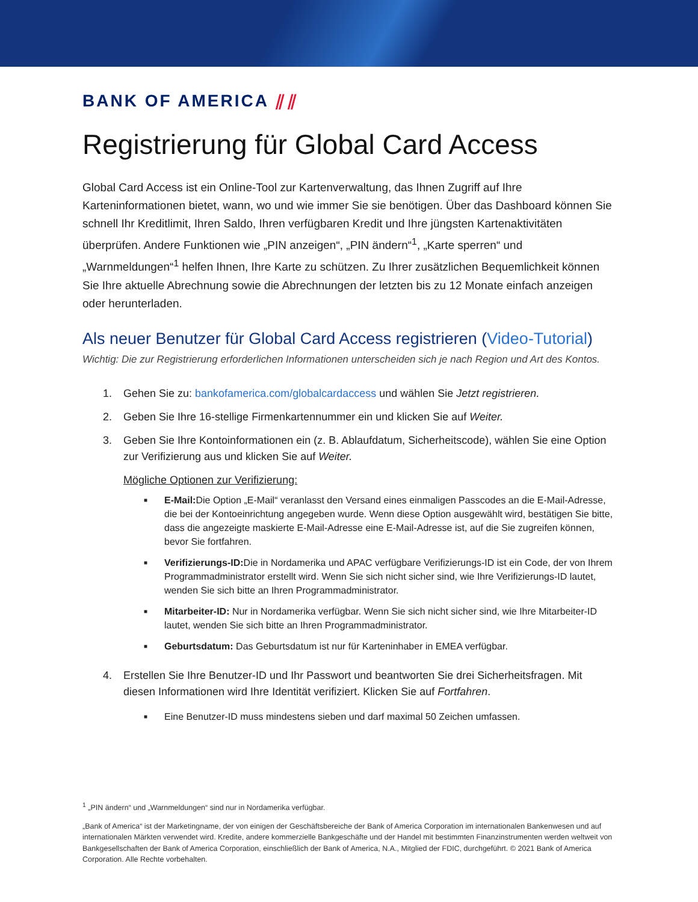BANK OF AMERICA ⫽⫽
Registrierung für Global Card Access
Global Card Access ist ein Online-Tool zur Kartenverwaltung, das Ihnen Zugriff auf Ihre Karteninformationen bietet, wann, wo und wie immer Sie sie benötigen. Über das Dashboard können Sie schnell Ihr Kreditlimit, Ihren Saldo, Ihren verfügbaren Kredit und Ihre jüngsten Kartenaktivitäten überprüfen. Andere Funktionen wie „PIN anzeigen“, „PIN ändern“<sup>1</sup>, „Karte sperren“ und „Warnmeldungen“<sup>1</sup> helfen Ihnen, Ihre Karte zu schützen. Zu Ihrer zusätzlichen Bequemlichkeit können Sie Ihre aktuelle Abrechnung sowie die Abrechnungen der letzten bis zu 12 Monate einfach anzeigen oder herunterladen.
Als neuer Benutzer für Global Card Access registrieren (Video-Tutorial)
Wichtig: Die zur Registrierung erforderlichen Informationen unterscheiden sich je nach Region und Art des Kontos.
1. Gehen Sie zu: bankofamerica.com/globalcardaccess und wählen Sie Jetzt registrieren.
2. Geben Sie Ihre 16-stellige Firmenkartennummer ein und klicken Sie auf Weiter.
3. Geben Sie Ihre Kontoinformationen ein (z. B. Ablaufdatum, Sicherheitscode), wählen Sie eine Option zur Verifizierung aus und klicken Sie auf Weiter.
Mögliche Optionen zur Verifizierung:
■
E-Mail: Die Option „E-Mail“ veranlasst den Versand eines einmaligen Passcodes an die E-Mail-Adresse, die bei der Kontoeinrichtung angegeben wurde. Wenn diese Option ausgewählt wird, bestätigen Sie bitte, dass die angezeigte maskierte E-Mail-Adresse eine E-Mail-Adresse ist, auf die Sie zugreifen können, bevor Sie fortfahren.
■
Verifizierungs-ID: Die in Nordamerika und APAC verfügbare Verifizierungs-ID ist ein Code, der von Ihrem Programmadministrator erstellt wird. Wenn Sie sich nicht sicher sind, wie Ihre Verifizierungs-ID lautet, wenden Sie sich bitte an Ihren Programmadministrator.
■
Mitarbeiter-ID: Nur in Nordamerika verfügbar. Wenn Sie sich nicht sicher sind, wie Ihre Mitarbeiter-ID lautet, wenden Sie sich bitte an Ihren Programmadministrator.
■
Geburtsdatum: Das Geburtsdatum ist nur für Karteninhaber in EMEA verfügbar.
4. Erstellen Sie Ihre Benutzer-ID und Ihr Passwort und beantworten Sie drei Sicherheitsfragen. Mit diesen Informationen wird Ihre Identität verifiziert. Klicken Sie auf Fortfahren.
■
Eine Benutzer-ID muss mindestens sieben und darf maximal 50 Zeichen umfassen.
<sup>1</sup> „PIN ändern“ und „Warnmeldungen“ sind nur in Nordamerika verfügbar.
„Bank of America“ ist der Marketingname, der von einigen der Geschäftsbereiche der Bank of America Corporation im internationalen Bankenwesen und auf internationalen Märkten verwendet wird. Kredite, andere kommerzielle Bankgeschäfte und der Handel mit bestimmten Finanzinstrumenten werden weltweit von Bankgesellschaften der Bank of America Corporation, einschließlich der Bank of America, N.A., Mitglied der FDIC, durchgeführt. © 2021 Bank of America Corporation. Alle Rechte vorbehalten.